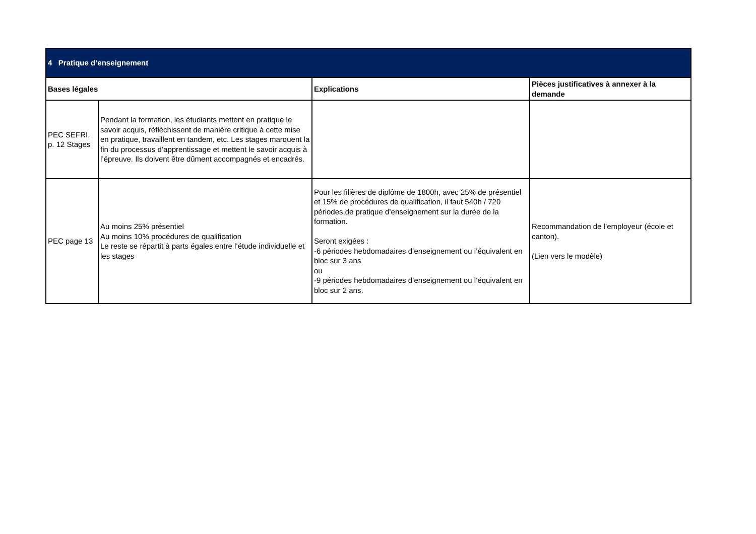| 4 Pratique d’enseignement | | | |
| Bases légales | | Explications | Pièces justificatives à annexer à la demande |
| PEC SEFRI, p. 12 Stages | Pendant la formation, les étudiants mettent en pratique le savoir acquis, réfléchissent de manière critique à cette mise en pratique, travaillent en tandem, etc. Les stages marquent la fin du processus d’apprentissage et mettent le savoir acquis à l’épreuve. Ils doivent être dûment accompagnés et encadrés. | | |
| PEC page 13 | Au moins 25% présentiel Au moins 10% procédures de qualification Le reste se répartit à parts égales entre l’étude individuelle et les stages | Pour les filières de diplôme de 1800h, avec 25% de présentiel et 15% de procédures de qualification, il faut 540h / 720 périodes de pratique d’enseignement sur la durée de la formation. Seront exigées : -6 périodes hebdomadaires d’enseignement ou l’équivalent en bloc sur 3 ans ou -9 périodes hebdomadaires d’enseignement ou l’équivalent en bloc sur 2 ans. | Recommandation de l’employeur (école et canton). (Lien vers le modèle) |